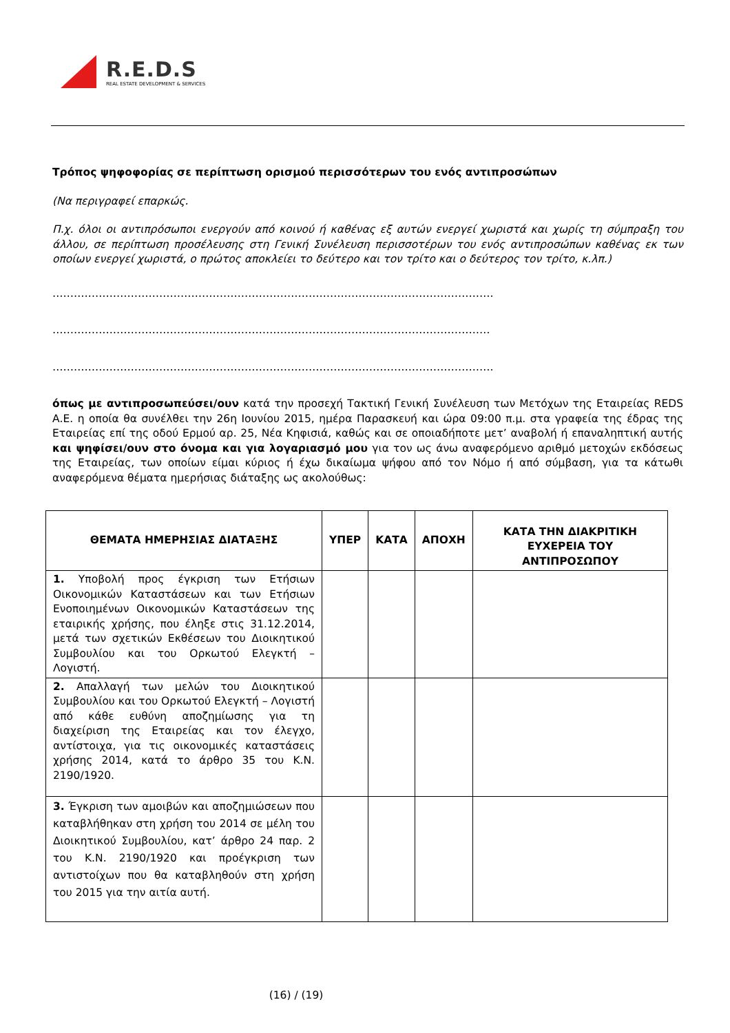R.E.D.S
REAL ESTATE DEVELOPMENT & SERVICES
Τρόπος ψηφοφορίας σε περίπτωση ορισμού περισσότερων του ενός αντιπροσώπων
(Να περιγραφεί επαρκώς.
Π.χ. όλοι οι αντιπρόσωποι ενεργούν από κοινού ή καθένας εξ αυτών ενεργεί χωριστά και χωρίς τη σύμπραξη του άλλου, σε περίπτωση προσέλευσης στη Γενική Συνέλευση περισσοτέρων του ενός αντιπροσώπων καθένας εκ των οποίων ενεργεί χωριστά, ο πρώτος αποκλείει το δεύτερο και τον τρίτο και ο δεύτερος τον τρίτο, κ.λπ.)
…………………………………………………………………………………………………………….
……………………………………………………………………………………………………………
…………………………………………………………………………………………………………….
όπως με αντιπροσωπεύσει/ουν κατά την προσεχή Τακτική Γενική Συνέλευση των Μετόχων της Εταιρείας REDS Α.Ε. η οποία θα συνέλθει την 26η Ιουνίου 2015, ημέρα Παρασκευή και ώρα 09:00 π.μ. στα γραφεία της έδρας της Εταιρείας επί της οδού Ερμού αρ. 25, Νέα Κηφισιά, καθώς και σε οποιαδήποτε μετ’ αναβολή ή επαναληπτική αυτής και ψηφίσει/ουν στο όνομα και για λογαριασμό μου για τον ως άνω αναφερόμενο αριθμό μετοχών εκδόσεως της Εταιρείας, των οποίων είμαι κύριος ή έχω δικαίωμα ψήφου από τον Νόμο ή από σύμβαση, για τα κάτωθι αναφερόμενα θέματα ημερήσιας διάταξης ως ακολούθως:
| ΘΕΜΑΤΑ ΗΜΕΡΗΣΙΑΣ ΔΙΑΤΑΞΗΣ | ΥΠΕΡ | ΚΑΤΑ | ΑΠΟΧΗ | ΚΑΤΑ ΤΗΝ ΔΙΑΚΡΙΤΙΚΗ ΕΥΧΕΡΕΙΑ ΤΟΥ ΑΝΤΙΠΡΟΣΩΠΟΥ |
| --- | --- | --- | --- | --- |
| 1. Υποβολή προς έγκριση των Ετήσιων Οικονομικών Καταστάσεων και των Ετήσιων Ενοποιημένων Οικονομικών Καταστάσεων της εταιρικής χρήσης, που έληξε στις 31.12.2014, μετά των σχετικών Εκθέσεων του Διοικητικού Συμβουλίου και του Ορκωτού Ελεγκτή – Λογιστή. | | | | |
| 2. Απαλλαγή των μελών του Διοικητικού Συμβουλίου και του Ορκωτού Ελεγκτή – Λογιστή από κάθε ευθύνη αποζημίωσης για τη διαχείριση της Εταιρείας και τον έλεγχο, αντίστοιχα, για τις οικονομικές καταστάσεις χρήσης 2014, κατά το άρθρο 35 του Κ.Ν. 2190/1920. | | | | |
| 3. Έγκριση των αμοιβών και αποζημιώσεων που καταβλήθηκαν στη χρήση του 2014 σε μέλη του Διοικητικού Συμβουλίου, κατ’ άρθρο 24 παρ. 2 του Κ.Ν. 2190/1920 και προέγκριση των αντιστοίχων που θα καταβληθούν στη χρήση του 2015 για την αιτία αυτή. | | | | |
(16) / (19)